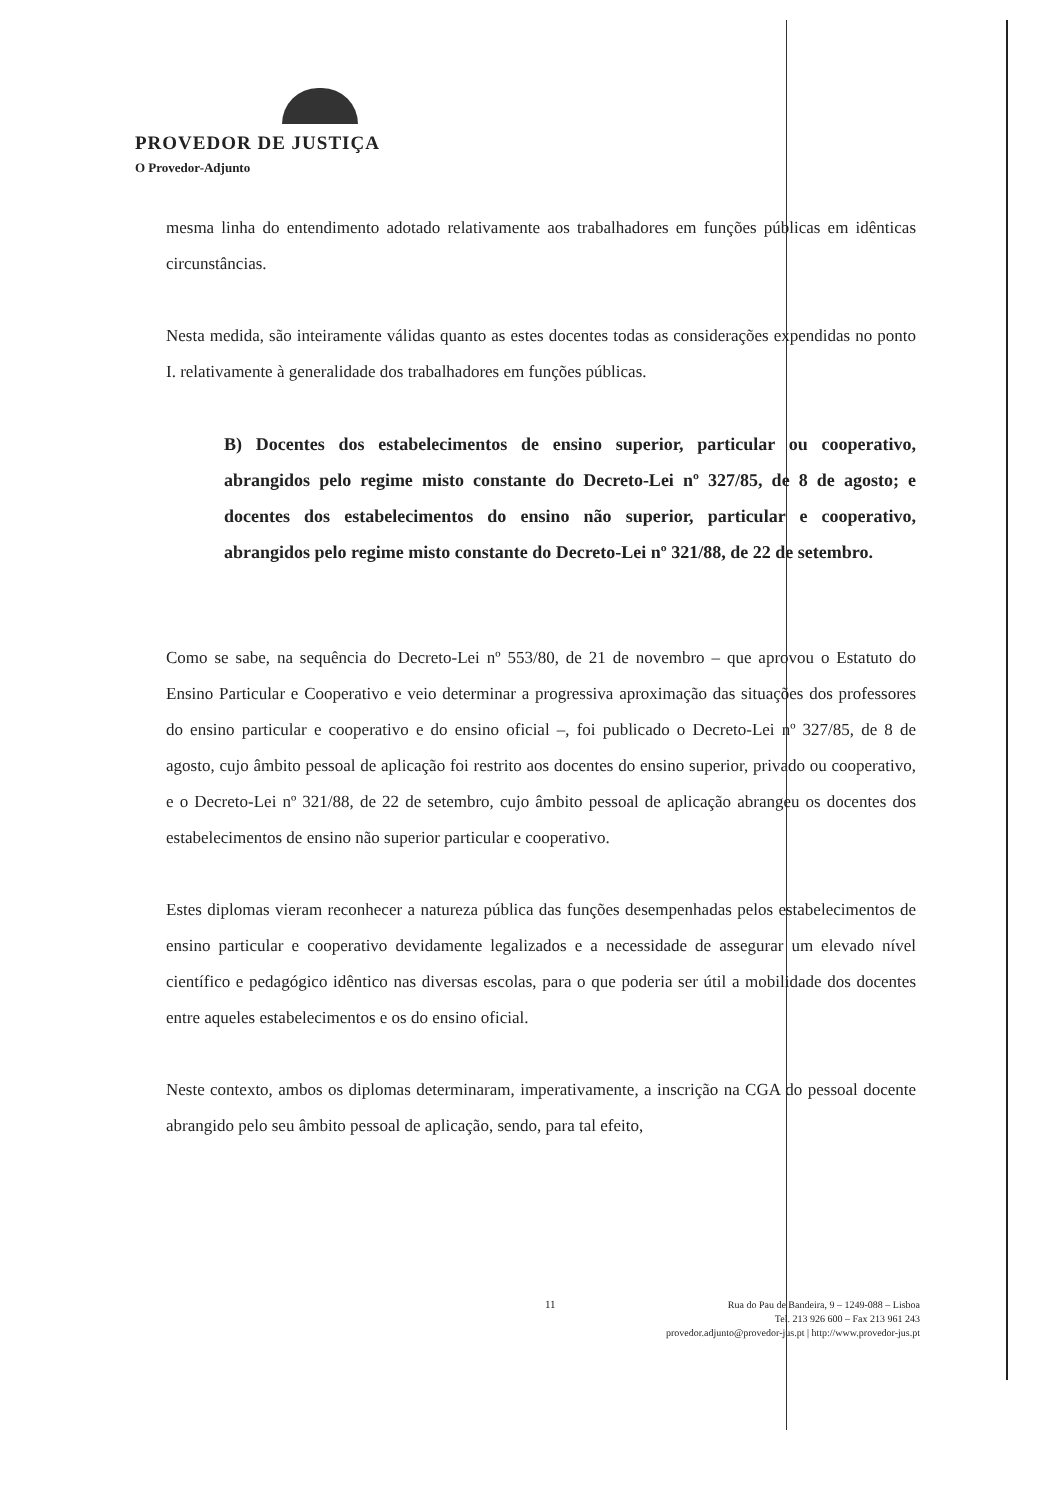PROVEDOR DE JUSTIÇA
O Provedor-Adjunto
mesma linha do entendimento adotado relativamente aos trabalhadores em funções públicas em idênticas circunstâncias.
Nesta medida, são inteiramente válidas quanto as estes docentes todas as considerações expendidas no ponto I. relativamente à generalidade dos trabalhadores em funções públicas.
B) Docentes dos estabelecimentos de ensino superior, particular ou cooperativo, abrangidos pelo regime misto constante do Decreto-Lei nº 327/85, de 8 de agosto; e docentes dos estabelecimentos do ensino não superior, particular e cooperativo, abrangidos pelo regime misto constante do Decreto-Lei nº 321/88, de 22 de setembro.
Como se sabe, na sequência do Decreto-Lei nº 553/80, de 21 de novembro – que aprovou o Estatuto do Ensino Particular e Cooperativo e veio determinar a progressiva aproximação das situações dos professores do ensino particular e cooperativo e do ensino oficial –, foi publicado o Decreto-Lei nº 327/85, de 8 de agosto, cujo âmbito pessoal de aplicação foi restrito aos docentes do ensino superior, privado ou cooperativo, e o Decreto-Lei nº 321/88, de 22 de setembro, cujo âmbito pessoal de aplicação abrangeu os docentes dos estabelecimentos de ensino não superior particular e cooperativo.
Estes diplomas vieram reconhecer a natureza pública das funções desempenhadas pelos estabelecimentos de ensino particular e cooperativo devidamente legalizados e a necessidade de assegurar um elevado nível científico e pedagógico idêntico nas diversas escolas, para o que poderia ser útil a mobilidade dos docentes entre aqueles estabelecimentos e os do ensino oficial.
Neste contexto, ambos os diplomas determinaram, imperativamente, a inscrição na CGA do pessoal docente abrangido pelo seu âmbito pessoal de aplicação, sendo, para tal efeito,
11
Rua do Pau de Bandeira, 9 – 1249-088 – Lisboa
Tel. 213 926 600 – Fax 213 961 243
provedor.adjunto@provedor-jus.pt | http://www.provedor-jus.pt